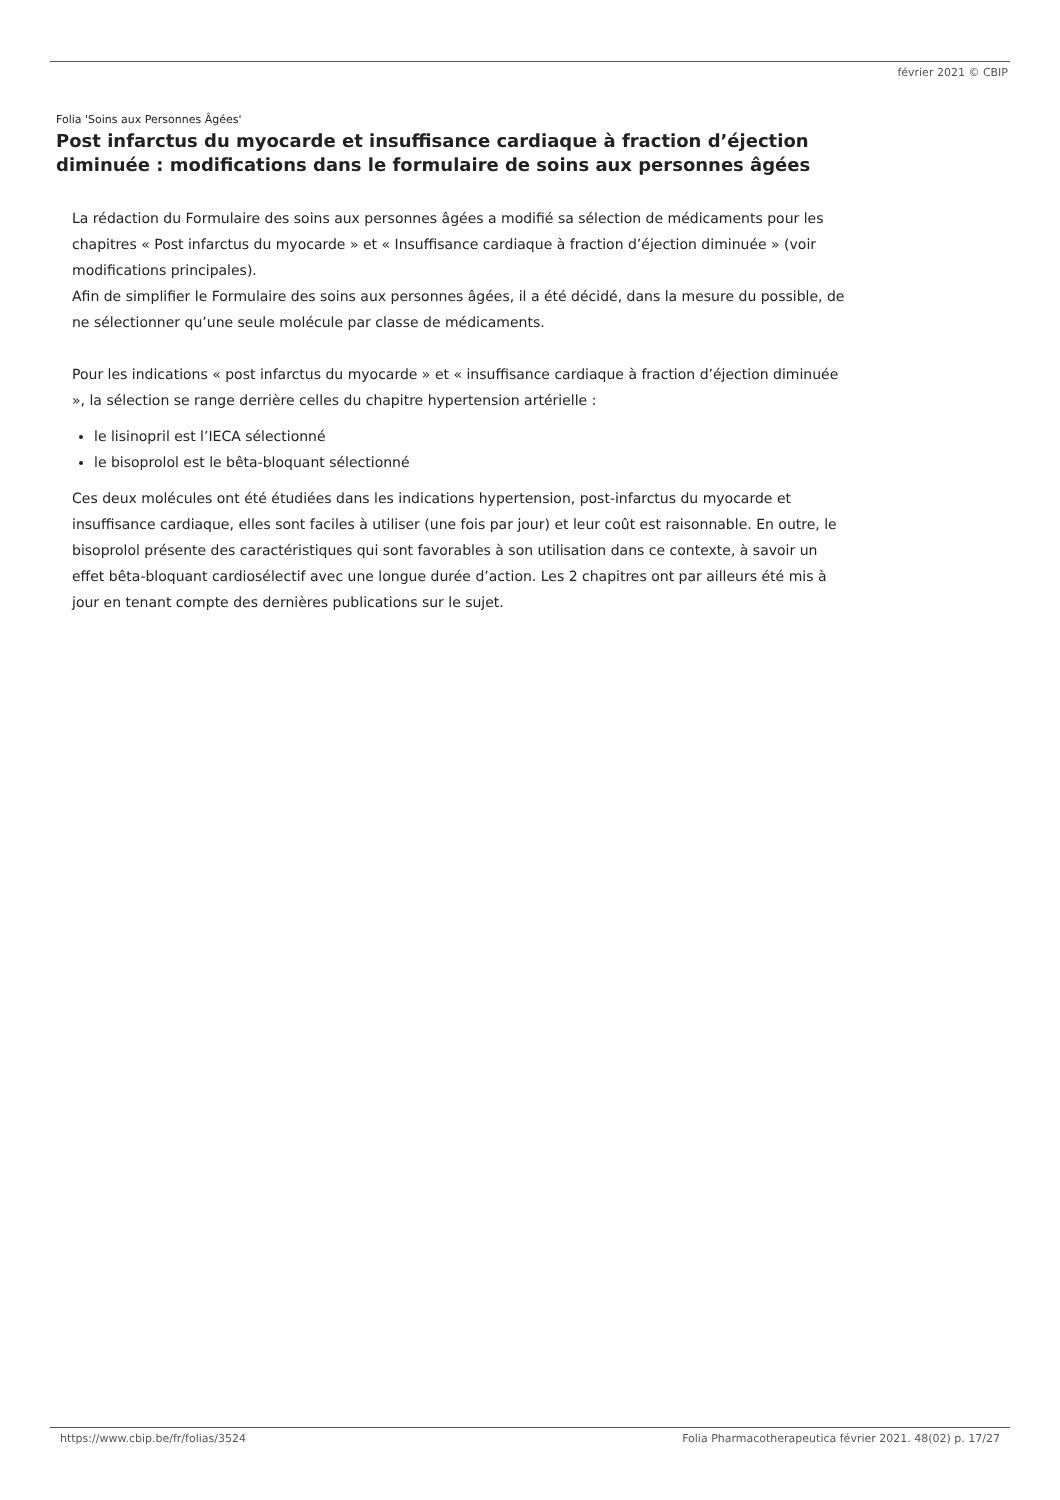février 2021 © CBIP
Folia 'Soins aux Personnes Âgées'
Post infarctus du myocarde et insuffisance cardiaque à fraction d’éjection diminuée : modifications dans le formulaire de soins aux personnes âgées
La rédaction du Formulaire des soins aux personnes âgées a modifié sa sélection de médicaments pour les chapitres « Post infarctus du myocarde » et « Insuffisance cardiaque à fraction d’éjection diminuée » (voir modifications principales).
Afin de simplifier le Formulaire des soins aux personnes âgées, il a été décidé, dans la mesure du possible, de ne sélectionner qu’une seule molécule par classe de médicaments.
Pour les indications « post infarctus du myocarde » et « insuffisance cardiaque à fraction d’éjection diminuée », la sélection se range derrière celles du chapitre hypertension artérielle :
le lisinopril est l’IECA sélectionné
le bisoprolol est le bêta-bloquant sélectionné
Ces deux molécules ont été étudiées dans les indications hypertension, post-infarctus du myocarde et insuffisance cardiaque, elles sont faciles à utiliser (une fois par jour) et leur coût est raisonnable. En outre, le bisoprolol présente des caractéristiques qui sont favorables à son utilisation dans ce contexte, à savoir un effet bêta-bloquant cardiosélectif avec une longue durée d’action. Les 2 chapitres ont par ailleurs été mis à jour en tenant compte des dernières publications sur le sujet.
https://www.cbip.be/fr/folias/3524 Folia Pharmacotherapeutica février 2021. 48(02) p. 17/27